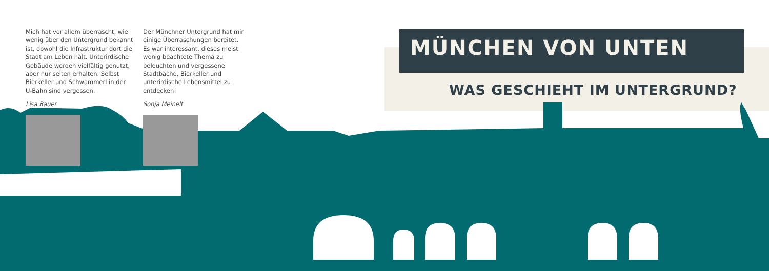MÜNCHEN VON UNTEN
WAS GESCHIEHT IM UNTERGRUND?
Mich hat vor allem überrascht, wie wenig über den Untergrund bekannt ist, obwohl die Infrastruktur dort die Stadt am Leben hält. Unterirdische Gebäude werden vielfältig genutzt, aber nur selten erhalten. Selbst Bierkeller und Schwammerl in der U-Bahn sind vergessen.
Lisa Bauer
Der Münchner Untergrund hat mir einige Überraschungen bereitet.
Es war interessant, dieses meist wenig beachtete Thema zu beleuchten und vergessene Stadtbäche, Bierkeller und unterirdische Lebensmittel zu entdecken!
Sonja Meinelt